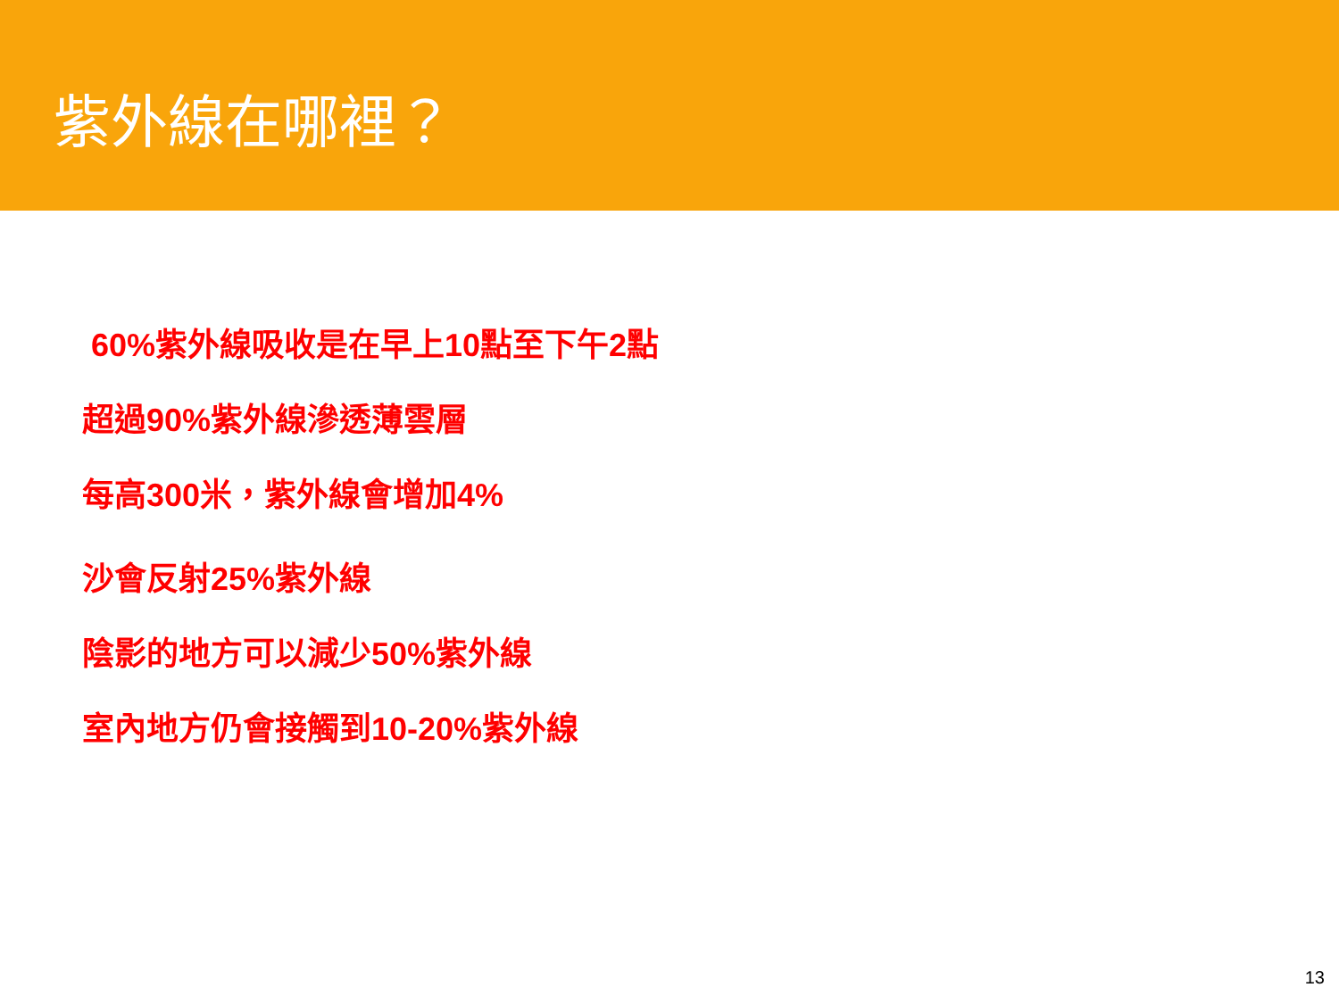紫外線在哪裡？
60%紫外線吸收是在早上10點至下午2點
超過90%紫外線滲透薄雲層
每高300米，紫外線會增加4%
沙會反射25%紫外線
陰影的地方可以減少50%紫外線
室內地方仍會接觸到10-20%紫外線
13